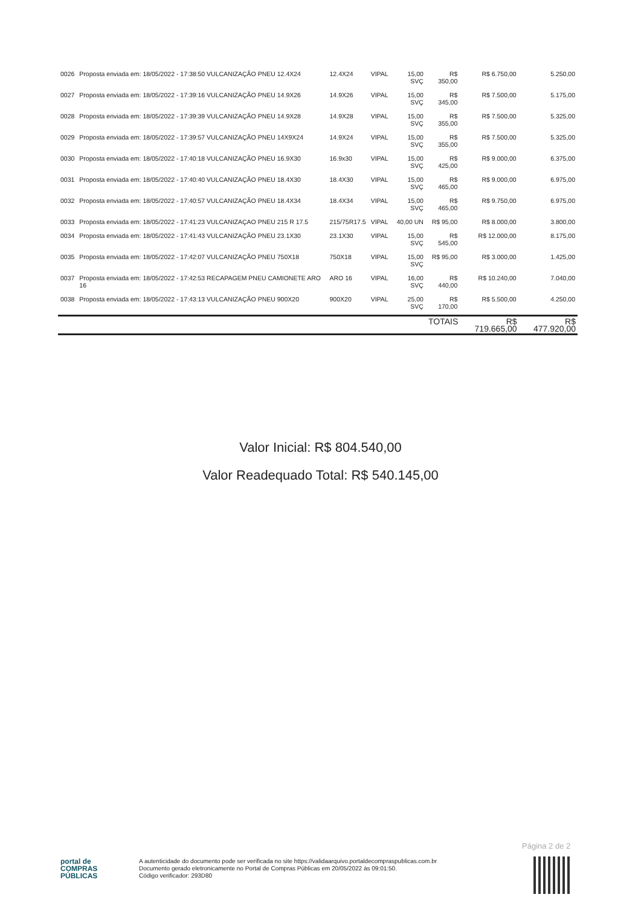| 0026 | Proposta enviada em: 18/05/2022 - 17:38:50 VULCANIZAÇÃO PNEU 12.4X24 | 12.4X24 | VIPAL | 15,00 SVÇ | R$ 350,00 | R$ 6.750,00 | 5.250,00 |
| 0027 | Proposta enviada em: 18/05/2022 - 17:39:16 VULCANIZAÇÃO PNEU 14.9X26 | 14.9X26 | VIPAL | 15,00 SVÇ | R$ 345,00 | R$ 7.500,00 | 5.175,00 |
| 0028 | Proposta enviada em: 18/05/2022 - 17:39:39 VULCANIZAÇÃO PNEU 14.9X28 | 14.9X28 | VIPAL | 15,00 SVÇ | R$ 355,00 | R$ 7.500,00 | 5.325,00 |
| 0029 | Proposta enviada em: 18/05/2022 - 17:39:57 VULCANIZAÇÃO PNEU 14X9X24 | 14.9X24 | VIPAL | 15,00 SVÇ | R$ 355,00 | R$ 7.500,00 | 5.325,00 |
| 0030 | Proposta enviada em: 18/05/2022 - 17:40:18 VULCANIZAÇÃO PNEU 16.9X30 | 16.9x30 | VIPAL | 15,00 SVÇ | R$ 425,00 | R$ 9.000,00 | 6.375,00 |
| 0031 | Proposta enviada em: 18/05/2022 - 17:40:40 VULCANIZAÇÃO PNEU 18.4X30 | 18.4X30 | VIPAL | 15,00 SVÇ | R$ 465,00 | R$ 9.000,00 | 6.975,00 |
| 0032 | Proposta enviada em: 18/05/2022 - 17:40:57 VULCANIZAÇÃO PNEU 18.4X34 | 18.4X34 | VIPAL | 15,00 SVÇ | R$ 465,00 | R$ 9.750,00 | 6.975,00 |
| 0033 | Proposta enviada em: 18/05/2022 - 17:41:23 VULCANIZAÇAO PNEU 215 R 17.5 | 215/75R17.5 | VIPAL | 40,00 UN | R$ 95,00 | R$ 8.000,00 | 3.800,00 |
| 0034 | Proposta enviada em: 18/05/2022 - 17:41:43 VULCANIZAÇÃO PNEU 23.1X30 | 23.1X30 | VIPAL | 15,00 SVÇ | R$ 545,00 | R$ 12.000,00 | 8.175,00 |
| 0035 | Proposta enviada em: 18/05/2022 - 17:42:07 VULCANIZAÇÃO PNEU 750X18 | 750X18 | VIPAL | 15,00 SVÇ | R$ 95,00 | R$ 3.000,00 | 1.425,00 |
| 0037 | Proposta enviada em: 18/05/2022 - 17:42:53 RECAPAGEM PNEU CAMIONETE ARO 16 | ARO 16 | VIPAL | 16,00 SVÇ | R$ 440,00 | R$ 10.240,00 | 7.040,00 |
| 0038 | Proposta enviada em: 18/05/2022 - 17:43:13 VULCANIZAÇÃO PNEU 900X20 | 900X20 | VIPAL | 25,00 SVÇ | R$ 170,00 | R$ 5.500,00 | 4.250,00 |
| | | | | | TOTAIS | R$ 719.665,00 | R$ 477.920,00 |
Valor Inicial: R$ 804.540,00
Valor Readequado Total: R$ 540.145,00
Página 2 de 2
portal de
COMPRAS
PÚBLICAS
A autenticidade do documento pode ser verificada no site https://validaarquivo.portaldecompraspublicas.com.br
Documento gerado eletronicamente no Portal de Compras Públicas em 20/05/2022 às 09:01:50.
Código verificador: 293D80